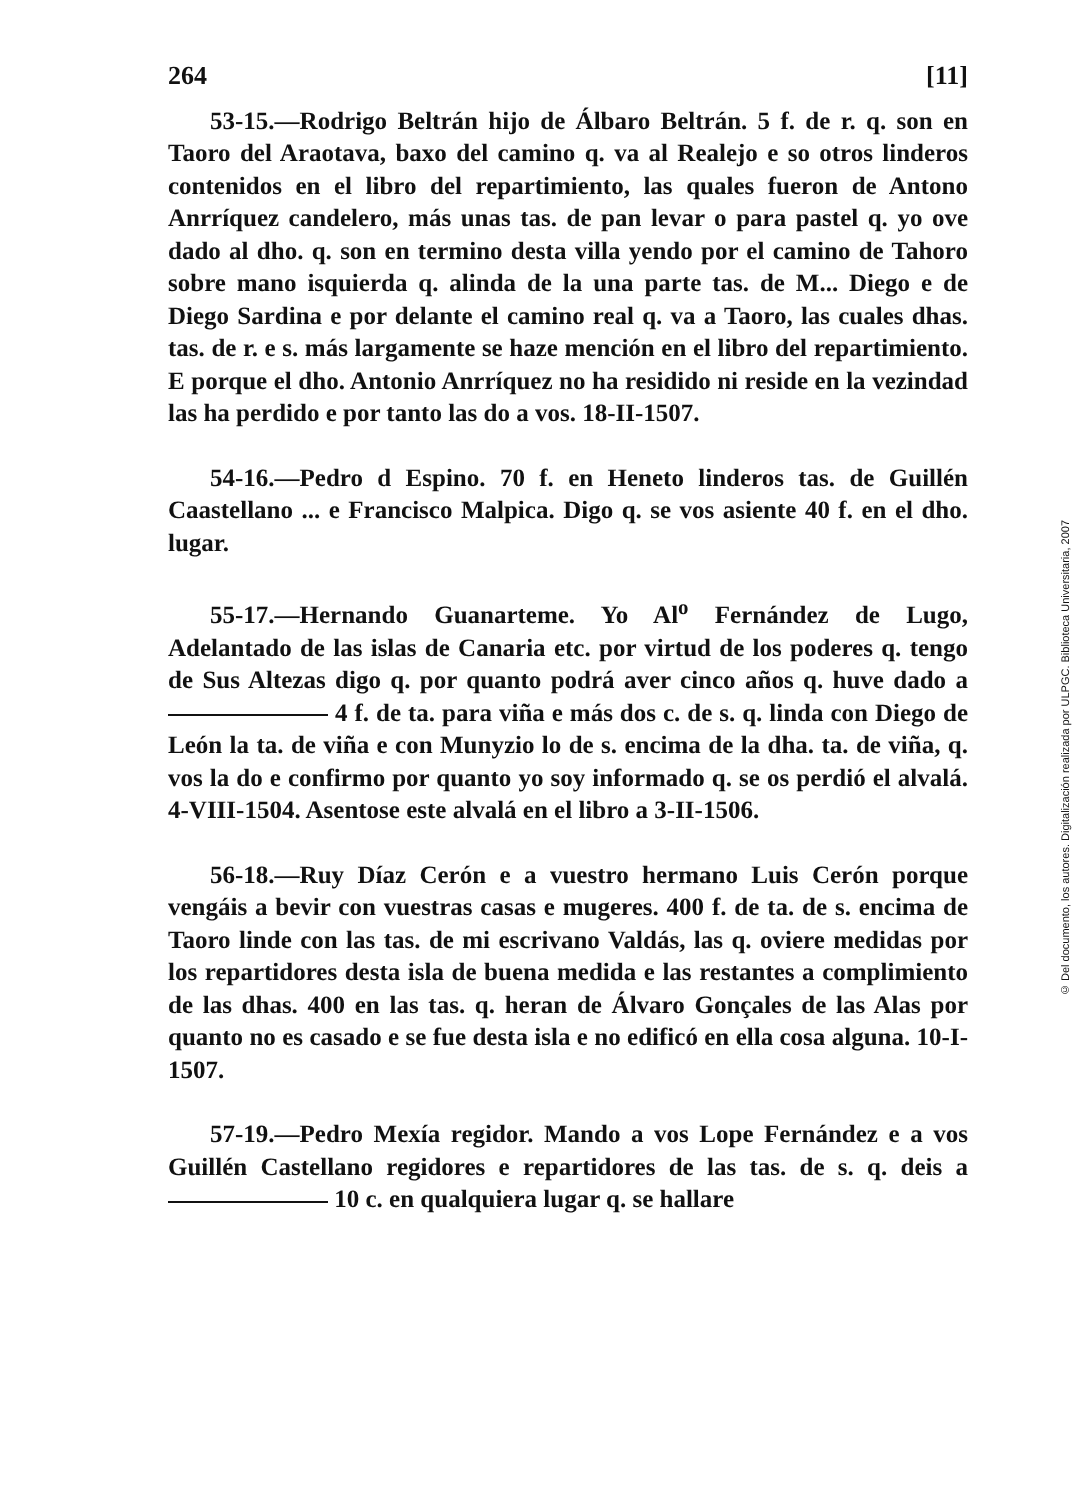264 [11]
53-15.—Rodrigo Beltrán hijo de Álbaro Beltrán. 5 f. de r. q. son en Taoro del Araotava, baxo del camino q. va al Realejo e so otros linderos contenidos en el libro del repartimiento, las quales fueron de Antono Anrríquez candelero, más unas tas. de pan levar o para pastel q. yo ove dado al dho. q. son en termino desta villa yendo por el camino de Tahoro sobre mano isquierda q. alinda de la una parte tas. de M... Diego e de Diego Sardina e por delante el camino real q. va a Taoro, las cuales dhas. tas. de r. e s. más largamente se haze mención en el libro del repartimiento. E porque el dho. Antonio Anrríquez no ha residido ni reside en la vezindad las ha perdido e por tanto las do a vos. 18-II-1507.
54-16.—Pedro d Espino. 70 f. en Heneto linderos tas. de Guillén Caastellano ... e Francisco Malpica. Digo q. se vos asiente 40 f. en el dho. lugar.
55-17.—Hernando Guanarteme. Yo Al<sup>o</sup> Fernández de Lugo, Adelantado de las islas de Canaria etc. por virtud de los poderes q. tengo de Sus Altezas digo q. por quanto podrá aver cinco años q. huve dado a 4 f. de ta. para viña e más dos c. de s. q. linda con Diego de León la ta. de viña e con Munyzio lo de s. encima de la dha. ta. de viña, q. vos la do e confirmo por quanto yo soy informado q. se os perdió el alvalá. 4-VIII-1504. Asentose este alvalá en el libro a 3-II-1506.
56-18.—Ruy Díaz Cerón e a vuestro hermano Luis Cerón porque vengáis a bevir con vuestras casas e mugeres. 400 f. de ta. de s. encima de Taoro linde con las tas. de mi escrivano Valdás, las q. oviere medidas por los repartidores desta isla de buena medida e las restantes a complimiento de las dhas. 400 en las tas. q. heran de Álvaro Gonçales de las Alas por quanto no es casado e se fue desta isla e no edificó en ella cosa alguna. 10-I-1507.
57-19.—Pedro Mexía regidor. Mando a vos Lope Fernández e a vos Guillén Castellano regidores e repartidores de las tas. de s. q. deis a 10 c. en qualquiera lugar q. se hallare
© Del documento, los autores. Digitalización realizada por ULPGC. Biblioteca Universitaria, 2007